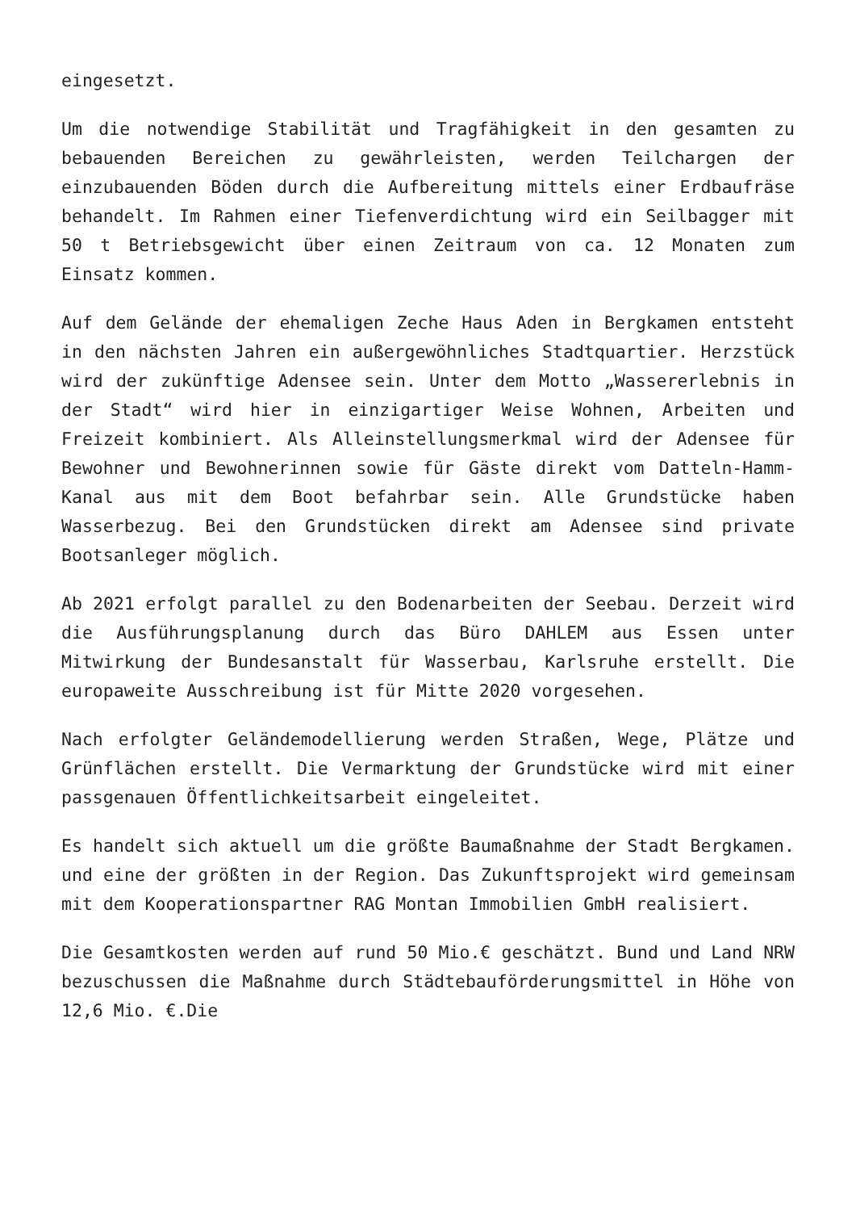eingesetzt.
Um die notwendige Stabilität und Tragfähigkeit in den gesamten zu bebauenden Bereichen zu gewährleisten, werden Teilchargen der einzubauenden Böden durch die Aufbereitung mittels einer Erdbaufräse behandelt. Im Rahmen einer Tiefenverdichtung wird ein Seilbagger mit 50 t Betriebsgewicht über einen Zeitraum von ca. 12 Monaten zum Einsatz kommen.
Auf dem Gelände der ehemaligen Zeche Haus Aden in Bergkamen entsteht in den nächsten Jahren ein außergewöhnliches Stadtquartier. Herzstück wird der zukünftige Adensee sein. Unter dem Motto „Wassererlebnis in der Stadt“ wird hier in einzigartiger Weise Wohnen, Arbeiten und Freizeit kombiniert. Als Alleinstellungsmerkmal wird der Adensee für Bewohner und Bewohnerinnen sowie für Gäste direkt vom Datteln-Hamm-Kanal aus mit dem Boot befahrbar sein. Alle Grundstücke haben Wasserbezug. Bei den Grundstücken direkt am Adensee sind private Bootsanleger möglich.
Ab 2021 erfolgt parallel zu den Bodenarbeiten der Seebau. Derzeit wird die Ausführungsplanung durch das Büro DAHLEM aus Essen unter Mitwirkung der Bundesanstalt für Wasserbau, Karlsruhe erstellt. Die europaweite Ausschreibung ist für Mitte 2020 vorgesehen.
Nach erfolgter Geländemodellierung werden Straßen, Wege, Plätze und Grünflächen erstellt. Die Vermarktung der Grundstücke wird mit einer passgenauen Öffentlichkeitsarbeit eingeleitet.
Es handelt sich aktuell um die größte Baumaßnahme der Stadt Bergkamen. und eine der größten in der Region. Das Zukunftsprojekt wird gemeinsam mit dem Kooperationspartner RAG Montan Immobilien GmbH realisiert.
Die Gesamtkosten werden auf rund 50 Mio.€ geschätzt. Bund und Land NRW bezuschussen die Maßnahme durch Städtebauförderungsmittel in Höhe von 12,6 Mio. €.Die